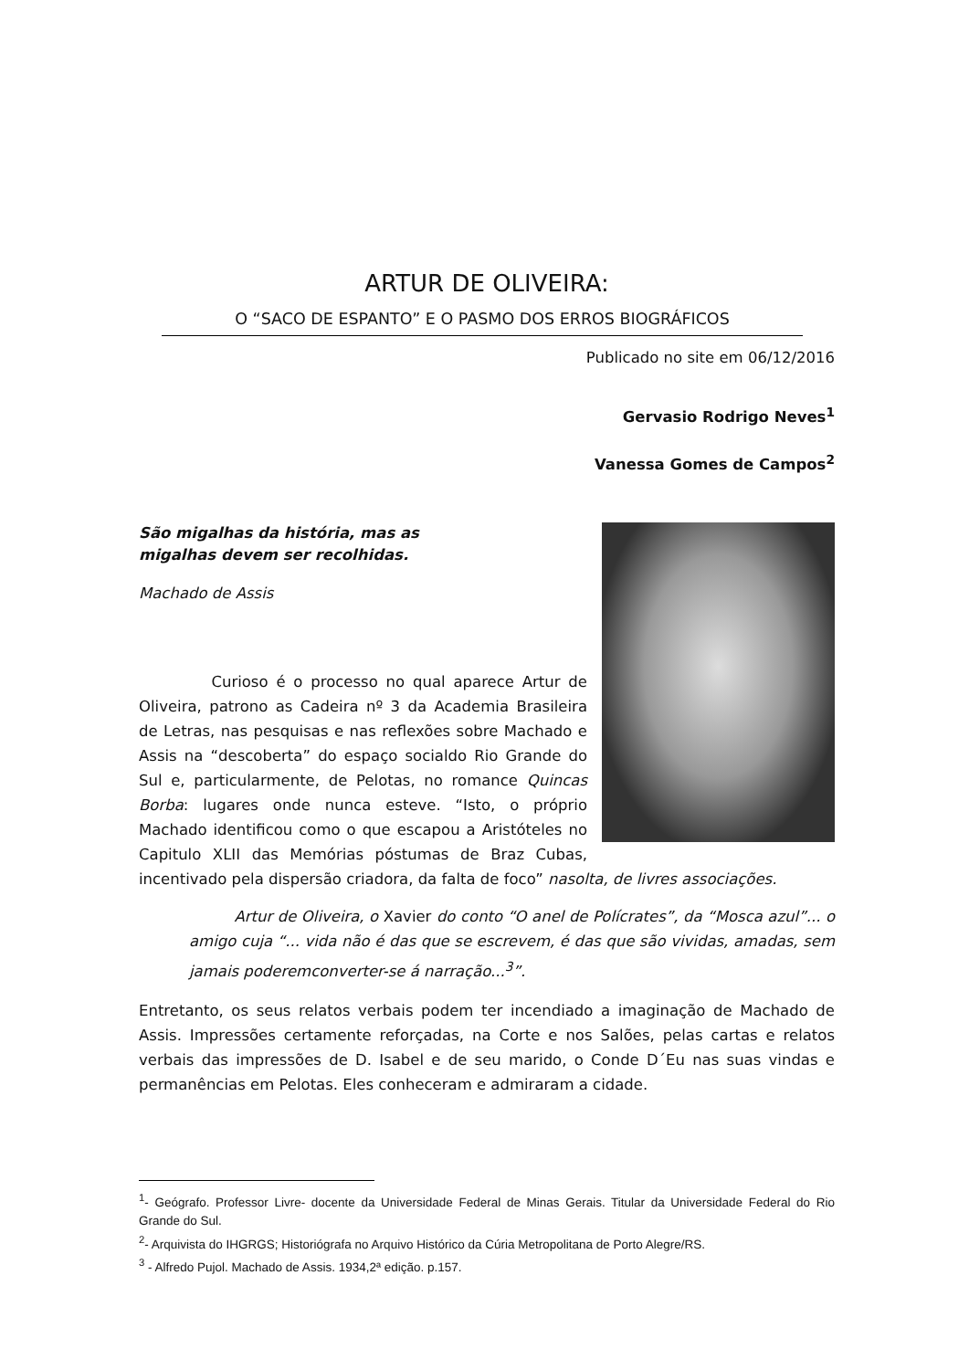ARTUR DE OLIVEIRA:
O “SACO DE ESPANTO” E O PASMO DOS ERROS BIOGRÁFICOS
Publicado no site em 06/12/2016
Gervasio Rodrigo Neves<sup>1</sup>
Vanessa Gomes de Campos<sup>2</sup>
São migalhas da história, mas as
migalhas devem ser recolhidas.
Machado de Assis
Curioso é o processo no qual aparece Artur de Oliveira, patrono as Cadeira nº 3 da Academia Brasileira de Letras, nas pesquisas e nas reflexões sobre Machado e Assis na “descoberta” do espaço socialdo Rio Grande do Sul e, particularmente, de Pelotas, no romance Quincas Borba: lugares onde nunca esteve. “Isto, o próprio Machado identificou como o que escapou a Aristóteles no Capitulo XLII das Memórias póstumas de Braz Cubas, incentivado pela dispersão criadora, da falta de foco” nasolta, de livres associações.
Artur de Oliveira, o Xavier do conto “O anel de Polícrates”, da “Mosca azul”... o amigo cuja “... vida não é das que se escrevem, é das que são vividas, amadas, sem jamais poderemconverter-se á narração...<sup>3</sup>”.
Entretanto, os seus relatos verbais podem ter incendiado a imaginação de Machado de Assis. Impressões certamente reforçadas, na Corte e nos Salões, pelas cartas e relatos verbais das impressões de D. Isabel e de seu marido, o Conde D´Eu nas suas vindas e permanências em Pelotas. Eles conheceram e admiraram a cidade.
<sup>1</sup>- Geógrafo. Professor Livre- docente da Universidade Federal de Minas Gerais. Titular da Universidade Federal do Rio Grande do Sul.
<sup>2</sup>- Arquivista do IHGRGS; Historiógrafa no Arquivo Histórico da Cúria Metropolitana de Porto Alegre/RS.
<sup>3</sup> - Alfredo Pujol. Machado de Assis. 1934,2ª edição. p.157.